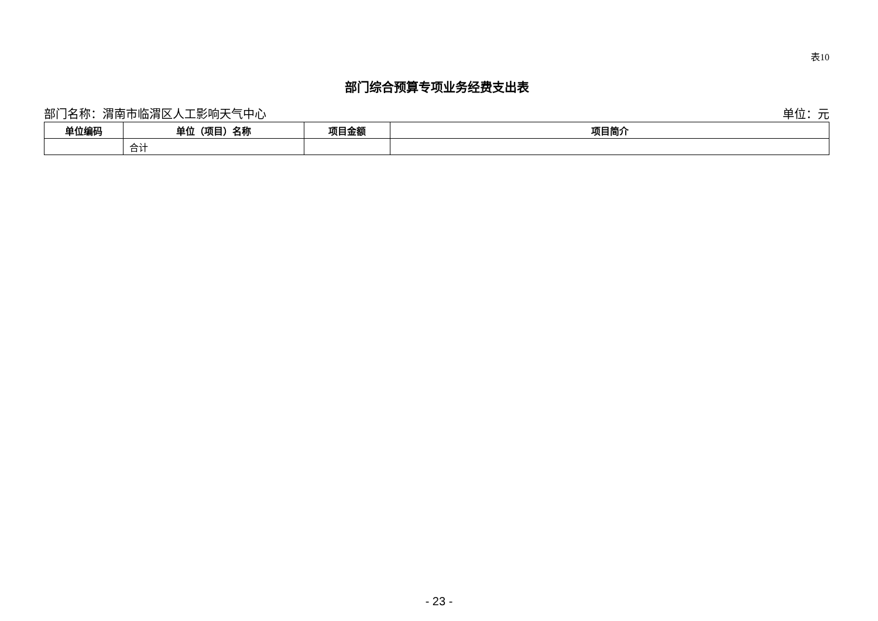表10
部门综合预算专项业务经费支出表
部门名称：渭南市临渭区人工影响天气中心 单位：元
| 单位编码 | 单位（项目）名称 | 项目金额 | 项目简介 |
| --- | --- | --- | --- |
| | 合计 | | |
- 23 -